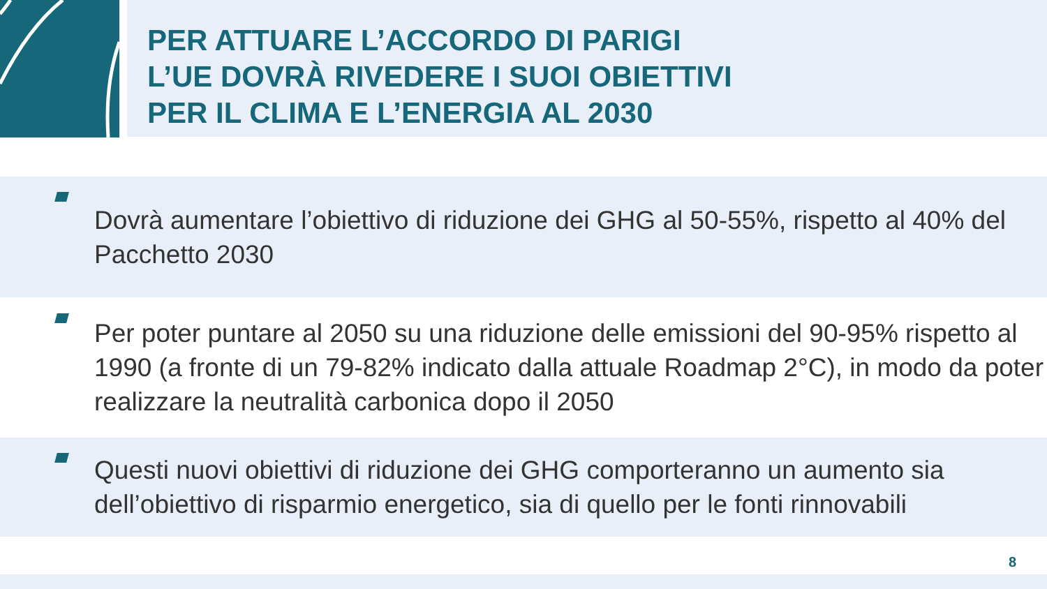PER ATTUARE L’ACCORDO DI PARIGI
L’UE DOVRÀ RIVEDERE I SUOI OBIETTIVI
PER IL CLIMA E L’ENERGIA AL 2030
Dovrà aumentare l’obiettivo di riduzione dei GHG al 50-55%, rispetto al 40% del Pacchetto 2030
Per poter puntare al 2050 su una riduzione delle emissioni del 90-95% rispetto al 1990 (a fronte di un 79-82% indicato dalla attuale Roadmap 2°C), in modo da poter realizzare la neutralità carbonica dopo il 2050
Questi nuovi obiettivi di riduzione dei GHG comporteranno un aumento sia dell’obiettivo di risparmio energetico, sia di quello per le fonti rinnovabili
8